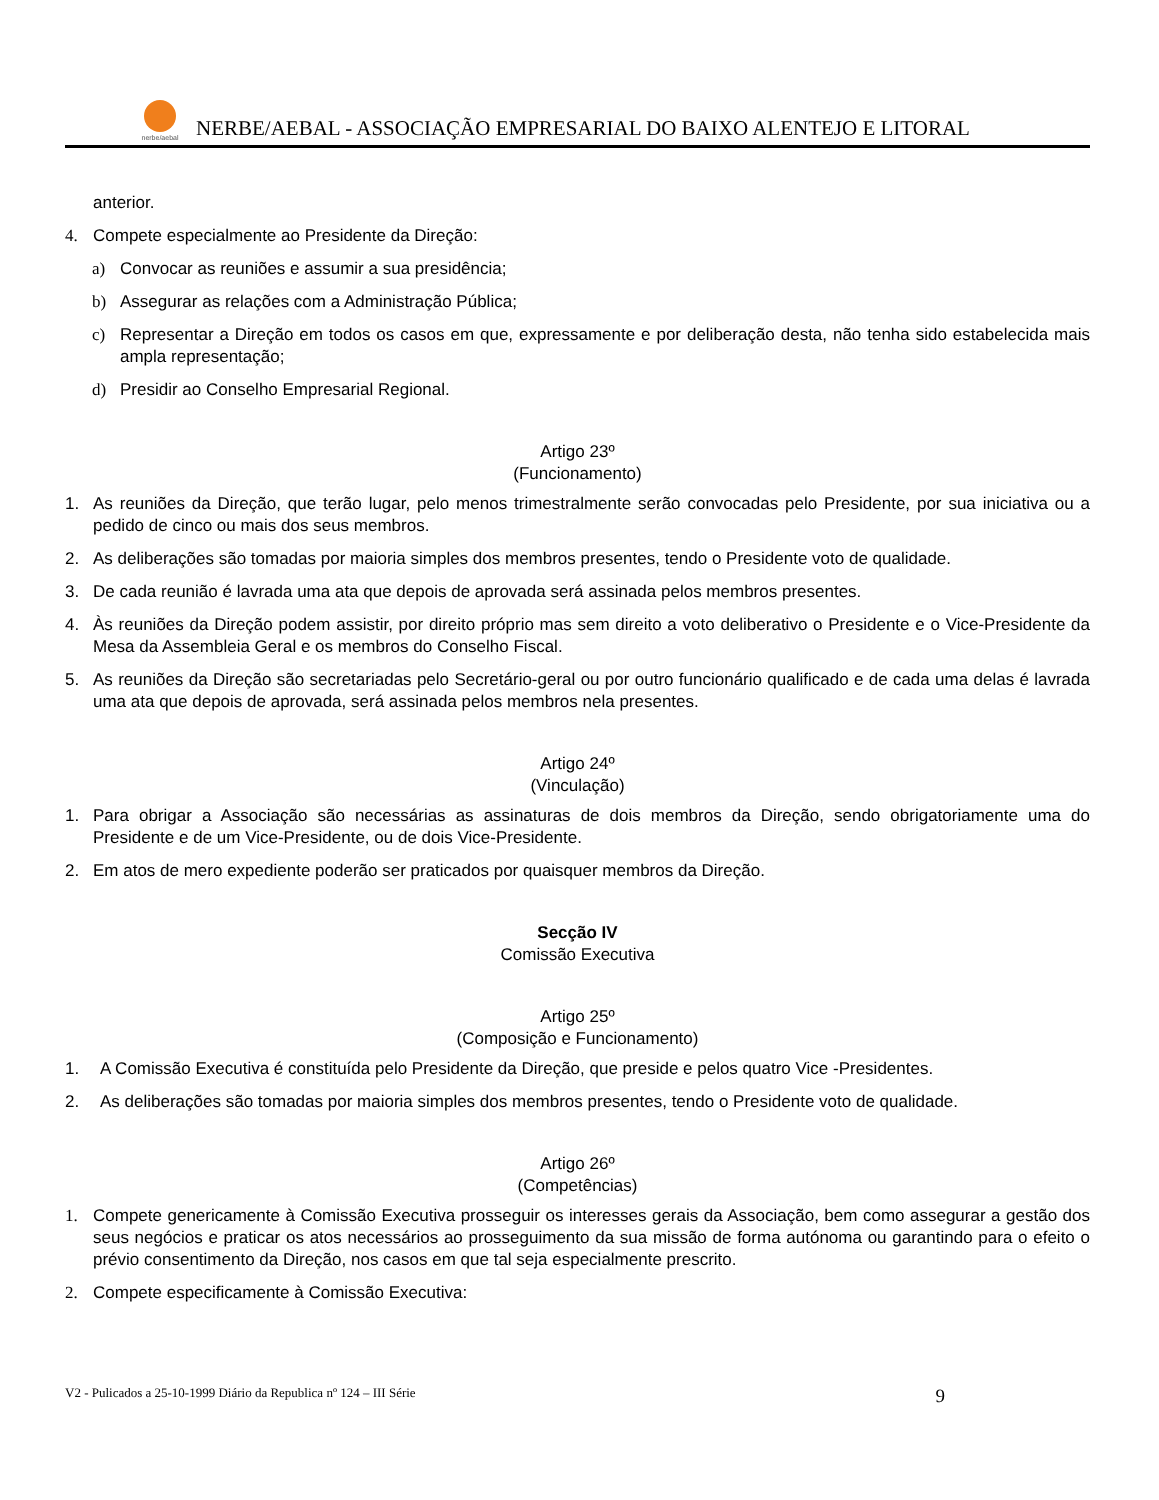nerbe/aebal
NERBE/AEBAL - ASSOCIAÇÃO EMPRESARIAL DO BAIXO ALENTEJO E LITORAL
anterior.
4. Compete especialmente ao Presidente da Direção:
a) Convocar as reuniões e assumir a sua presidência;
b) Assegurar as relações com a Administração Pública;
c) Representar a Direção em todos os casos em que, expressamente e por deliberação desta, não tenha sido estabelecida mais ampla representação;
d) Presidir ao Conselho Empresarial Regional.
Artigo 23º
(Funcionamento)
1. As reuniões da Direção, que terão lugar, pelo menos trimestralmente serão convocadas pelo Presidente, por sua iniciativa ou a pedido de cinco ou mais dos seus membros.
2. As deliberações são tomadas por maioria simples dos membros presentes, tendo o Presidente voto de qualidade.
3. De cada reunião é lavrada uma ata que depois de aprovada será assinada pelos membros presentes.
4. Às reuniões da Direção podem assistir, por direito próprio mas sem direito a voto deliberativo o Presidente e o Vice-Presidente da Mesa da Assembleia Geral e os membros do Conselho Fiscal.
5. As reuniões da Direção são secretariadas pelo Secretário-geral ou por outro funcionário qualificado e de cada uma delas é lavrada uma ata que depois de aprovada, será assinada pelos membros nela presentes.
Artigo 24º
(Vinculação)
1. Para obrigar a Associação são necessárias as assinaturas de dois membros da Direção, sendo obrigatoriamente uma do Presidente e de um Vice-Presidente, ou de dois Vice-Presidente.
2. Em atos de mero expediente poderão ser praticados por quaisquer membros da Direção.
Secção IV
Comissão Executiva
Artigo 25º
(Composição e Funcionamento)
1. A Comissão Executiva é constituída pelo Presidente da Direção, que preside e pelos quatro Vice -Presidentes.
2. As deliberações são tomadas por maioria simples dos membros presentes, tendo o Presidente voto de qualidade.
Artigo 26º
(Competências)
1. Compete genericamente à Comissão Executiva prosseguir os interesses gerais da Associação, bem como assegurar a gestão dos seus negócios e praticar os atos necessários ao prosseguimento da sua missão de forma autónoma ou garantindo para o efeito o prévio consentimento da Direção, nos casos em que tal seja especialmente prescrito.
2. Compete especificamente à Comissão Executiva:
V2 - Pulicados a 25-10-1999 Diário da Republica nº 124 – III Série 9